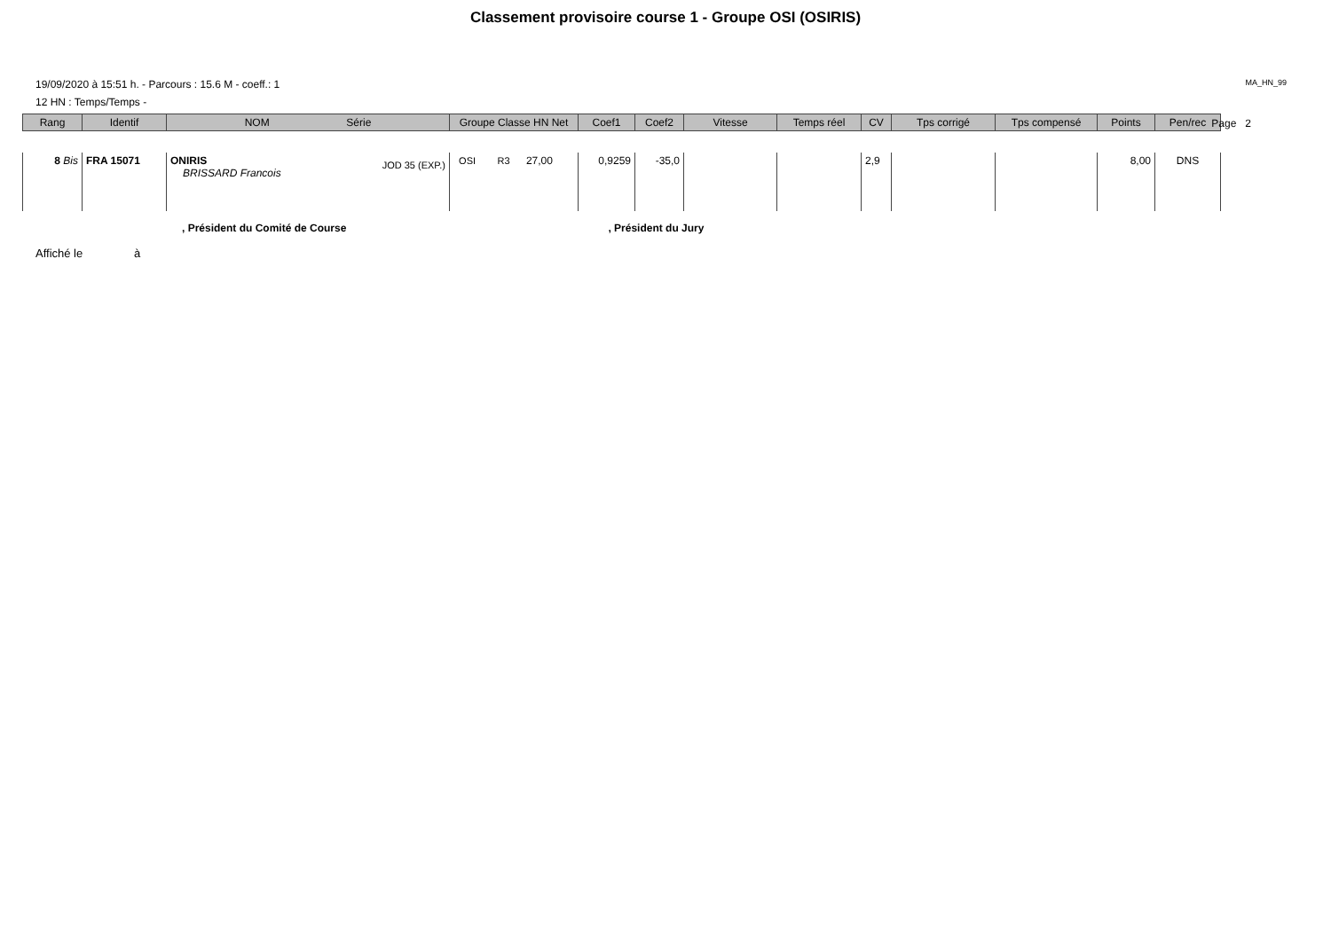Classement provisoire course 1 - Groupe OSI (OSIRIS)
19/09/2020 à 15:51 h. - Parcours : 15.6 M - coeff.: 1 MA_HN_99
12 HN : Temps/Temps -
Page 2
| Rang | Identif | NOM Série | Groupe Classe HN Net | Coef1 | Coef2 | Vitesse | Temps réel | CV | Tps corrigé | Tps compensé | Points | Pen/rec |
| --- | --- | --- | --- | --- | --- | --- | --- | --- | --- | --- | --- | --- |
| 8 Bis | FRA 15071 | ONIRIS JOD 35 (EXP.) BRISSARD Francois | OSI R3 27,00 | 0,9259 | -35,0 | | | 2,9 | | | 8,00 | DNS |
, Président du Comité de Course, Président du Jury
Affiché le à